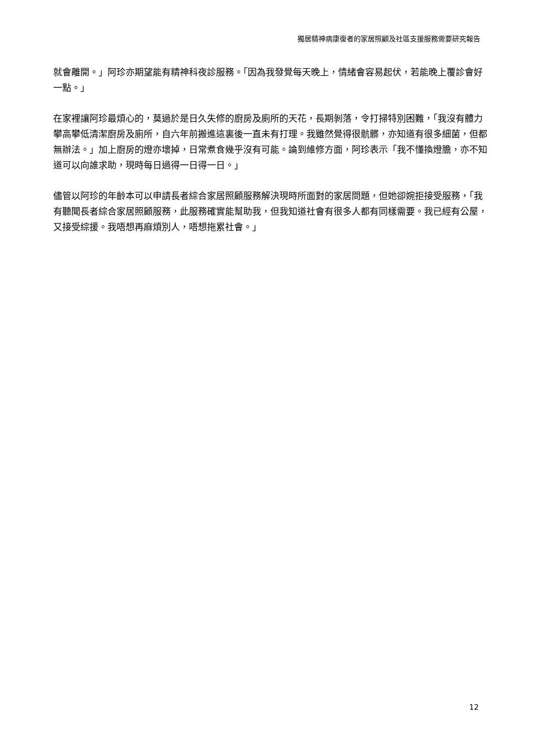獨居精神病康復者的家居照顧及社區支援服務需要研究報告
就會離開。」阿珍亦期望能有精神科夜診服務。「因為我發覺每天晚上，情緒會容易起伏，若能晚上覆診會好一點。」
在家裡讓阿珍最煩心的，莫過於是日久失修的廚房及廁所的天花，長期剝落，令打掃特別困難，「我沒有體力攀高攀低清潔廚房及廁所，自六年前搬進這裏後一直未有打理。我雖然覺得很骯髒，亦知道有很多細菌，但都無辦法。」加上廚房的燈亦壞掉，日常煮食幾乎沒有可能。論到維修方面，阿珍表示「我不懂換燈膽，亦不知道可以向誰求助，現時每日過得一日得一日。」
儘管以阿珍的年齡本可以申請長者綜合家居照顧服務解決現時所面對的家居問題，但她卻婉拒接受服務，「我有聽聞長者綜合家居照顧服務，此服務確實能幫助我，但我知道社會有很多人都有同樣需要。我已經有公屋，又接受綜援。我唔想再麻煩別人，唔想拖累社會。」
12